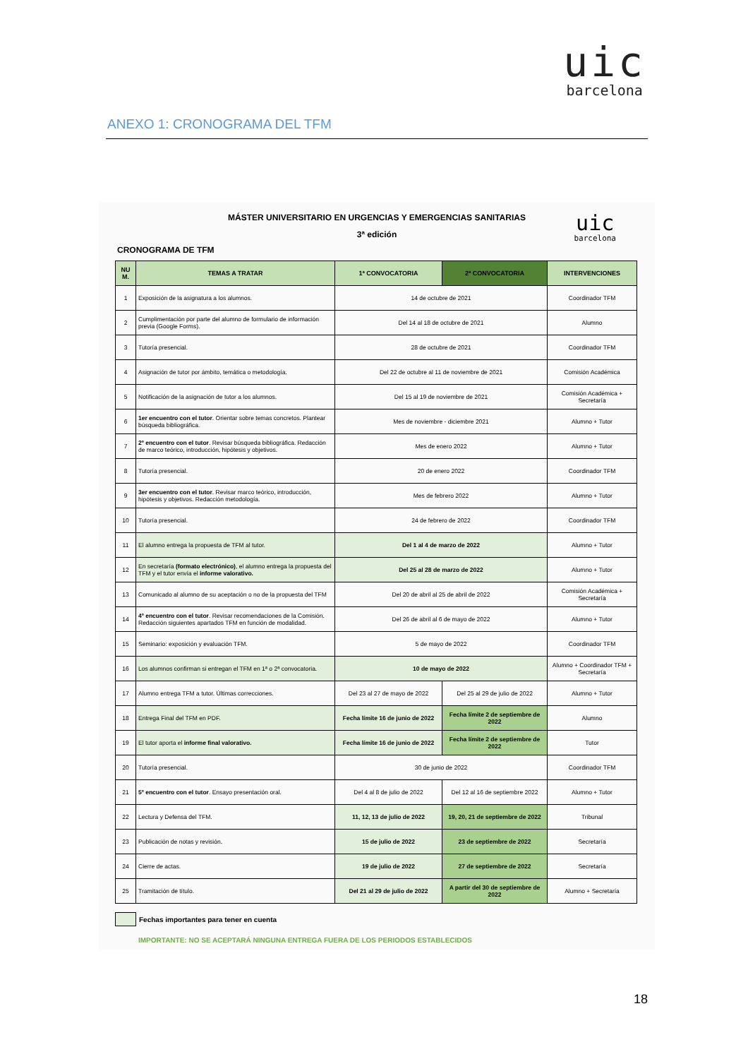uic
barcelona
ANEXO 1: CRONOGRAMA DEL TFM
uic
barcelona
MÁSTER UNIVERSITARIO EN URGENCIAS Y EMERGENCIAS SANITARIAS
3ª edición
CRONOGRAMA DE TFM
| NU M. | TEMAS A TRATAR | 1ª CONVOCATORIA | 2ª CONVOCATORIA | INTERVENCIONES |
| --- | --- | --- | --- | --- |
| 1 | Exposición de la asignatura a los alumnos. | 14 de octubre de 2021 | | Coordinador TFM |
| 2 | Cumplimentación por parte del alumno de formulario de información previa (Google Forms). | Del 14 al 18 de octubre de 2021 | | Alumno |
| 3 | Tutoría presencial. | 28 de octubre de 2021 | | Coordinador TFM |
| 4 | Asignación de tutor por ámbito, temática o metodología. | Del 22 de octubre al 11 de noviembre de 2021 | | Comisión Académica |
| 5 | Notificación de la asignación de tutor a los alumnos. | Del 15 al 19 de noviembre de 2021 | | Comisión Académica + Secretaría |
| 6 | 1er encuentro con el tutor . Orientar sobre temas concretos. Plantear búsqueda bibliográfica. | Mes de noviembre - diciembre 2021 | | Alumno + Tutor |
| 7 | 2º encuentro con el tutor . Revisar búsqueda bibliográfica. Redacción de marco teórico, introducción, hipótesis y objetivos. | Mes de enero 2022 | | Alumno + Tutor |
| 8 | Tutoría presencial. | 20 de enero 2022 | | Coordinador TFM |
| 9 | 3er encuentro con el tutor . Revisar marco teórico, introducción, hipótesis y objetivos. Redacción metodología. | Mes de febrero 2022 | | Alumno + Tutor |
| 10 | Tutoría presencial. | 24 de febrero de 2022 | | Coordinador TFM |
| 11 | El alumno entrega la propuesta de TFM al tutor. | Del 1 al 4 de marzo de 2022 | | Alumno + Tutor |
| 12 | En secretaría (formato electrónico) , el alumno entrega la propuesta del TFM y el tutor envía el informe valorativo. | Del 25 al 28 de marzo de 2022 | | Alumno + Tutor |
| 13 | Comunicado al alumno de su aceptación o no de la propuesta del TFM | Del 20 de abril al 25 de abril de 2022 | | Comisión Académica + Secretaría |
| 14 | 4º encuentro con el tutor . Revisar recomendaciones de la Comisión. Redacción siguientes apartados TFM en función de modalidad. | Del 26 de abril al 6 de mayo de 2022 | | Alumno + Tutor |
| 15 | Seminario: exposición y evaluación TFM. | 5 de mayo de 2022 | | Coordinador TFM |
| 16 | Los alumnos confirman si entregan el TFM en 1ª o 2ª convocatoria. | 10 de mayo de 2022 | | Alumno + Coordinador TFM + Secretaría |
| 17 | Alumno entrega TFM a tutor. Últimas correcciones. | Del 23 al 27 de mayo de 2022 | Del 25 al 29 de julio de 2022 | Alumno + Tutor |
| 18 | Entrega Final del TFM en PDF. | Fecha límite 16 de junio de 2022 | Fecha límite 2 de septiembre de 2022 | Alumno |
| 19 | El tutor aporta el informe final valorativo. | Fecha límite 16 de junio de 2022 | Fecha límite 2 de septiembre de 2022 | Tutor |
| 20 | Tutoría presencial. | 30 de junio de 2022 | | Coordinador TFM |
| 21 | 5º encuentro con el tutor . Ensayo presentación oral. | Del 4 al 8 de julio de 2022 | Del 12 al 16 de septiembre 2022 | Alumno + Tutor |
| 22 | Lectura y Defensa del TFM. | 11, 12, 13 de julio de 2022 | 19, 20, 21 de septiembre de 2022 | Tribunal |
| 23 | Publicación de notas y revisión. | 15 de julio de 2022 | 23 de septiembre de 2022 | Secretaría |
| 24 | Cierre de actas. | 19 de julio de 2022 | 27 de septiembre de 2022 | Secretaría |
| 25 | Tramitación de título. | Del 21 al 29 de julio de 2022 | A partir del 30 de septiembre de 2022 | Alumno + Secretaría |
Fechas importantes para tener en cuenta
IMPORTANTE: NO SE ACEPTARÁ NINGUNA ENTREGA FUERA DE LOS PERIODOS ESTABLECIDOS
18